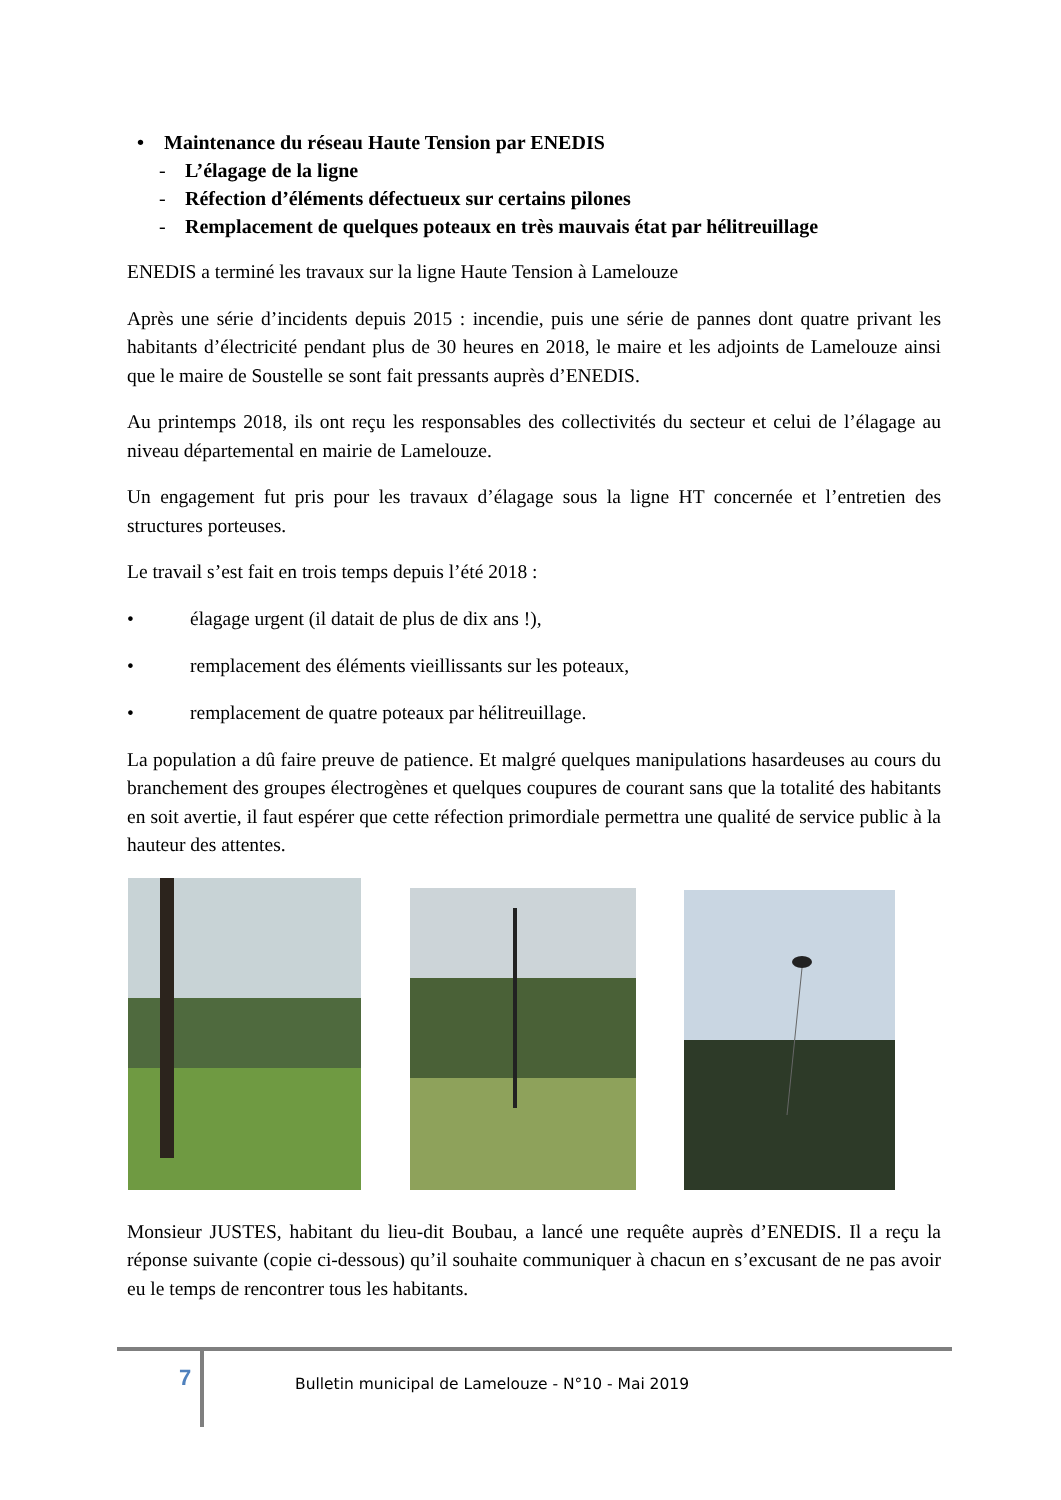• Maintenance du réseau Haute Tension par ENEDIS
- L’élagage de la ligne
- Réfection d’éléments défectueux sur certains pilones
- Remplacement de quelques poteaux en très mauvais état par hélitreuillage
ENEDIS a terminé les travaux sur la ligne Haute Tension à Lamelouze
Après une série d’incidents depuis 2015 : incendie, puis une série de pannes dont quatre privant les habitants d’électricité pendant plus de 30 heures en 2018, le maire et les adjoints de Lamelouze ainsi que le maire de Soustelle se sont fait pressants auprès d’ENEDIS.
Au printemps 2018, ils ont reçu les responsables des collectivités du secteur et celui de l’élagage au niveau départemental en mairie de Lamelouze.
Un engagement fut pris pour les travaux d’élagage sous la ligne HT concernée et l’entretien des structures porteuses.
Le travail s’est fait en trois temps depuis l’été 2018 :
• élagage urgent (il datait de plus de dix ans !),
• remplacement des éléments vieillissants sur les poteaux,
• remplacement de quatre poteaux par hélitreuillage.
La population a dû faire preuve de patience. Et malgré quelques manipulations hasardeuses au cours du branchement des groupes électrogènes et quelques coupures de courant sans que la totalité des habitants en soit avertie, il faut espérer que cette réfection primordiale permettra une qualité de service public à la hauteur des attentes.
Monsieur JUSTES, habitant du lieu-dit Boubau, a lancé une requête auprès d’ENEDIS. Il a reçu la réponse suivante (copie ci-dessous) qu’il souhaite communiquer à chacun en s’excusant de ne pas avoir eu le temps de rencontrer tous les habitants.
7
Bulletin municipal de Lamelouze - N°10 - Mai 2019